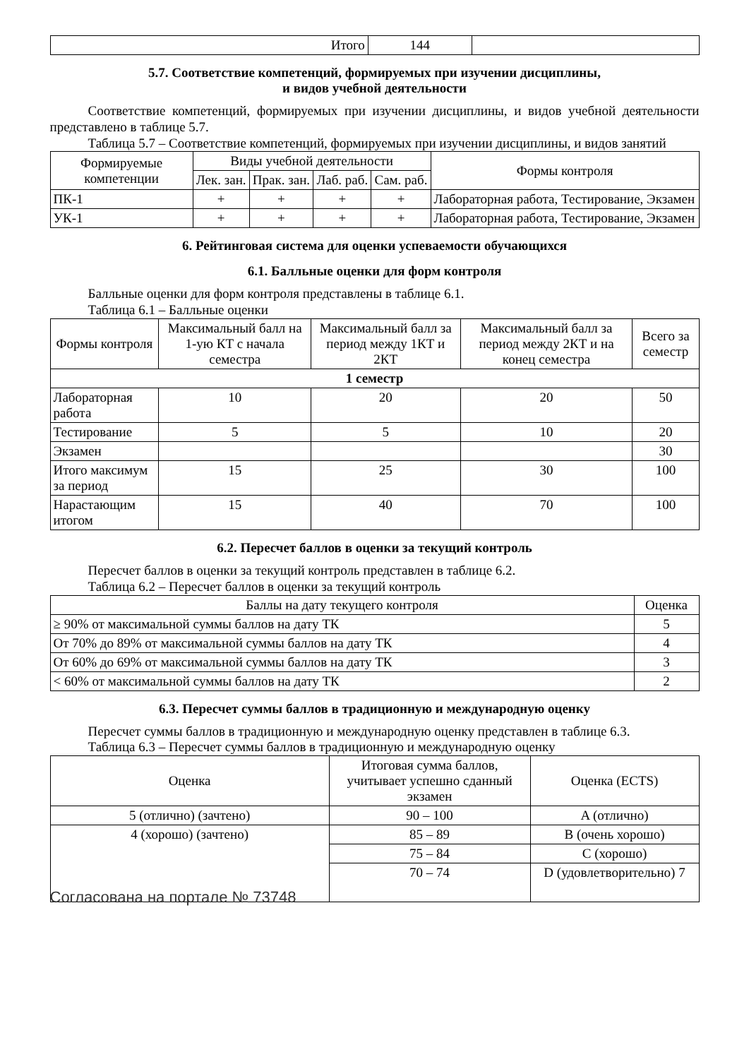| Итого | 144 | |
5.7. Соответствие компетенций, формируемых при изучении дисциплины,
и видов учебной деятельности
Соответствие компетенций, формируемых при изучении дисциплины, и видов учебной деятельности представлено в таблице 5.7.
Таблица 5.7 – Соответствие компетенций, формируемых при изучении дисциплины, и видов занятий
| Формируемые компетенции | Виды учебной деятельности | | | | Формы контроля |
| --- | --- | --- | --- | --- | --- |
| | Лек. зан. | Прак. зан. | Лаб. раб. | Сам. раб. | |
| ПК-1 | + | + | + | + | Лабораторная работа, Тестирование, Экзамен |
| УК-1 | + | + | + | + | Лабораторная работа, Тестирование, Экзамен |
6. Рейтинговая система для оценки успеваемости обучающихся
6.1. Балльные оценки для форм контроля
Балльные оценки для форм контроля представлены в таблице 6.1.
Таблица 6.1 – Балльные оценки
| Формы контроля | Максимальный балл на 1-ую КТ с начала семестра | Максимальный балл за период между 1КТ и 2КТ | Максимальный балл за период между 2КТ и на конец семестра | Всего за семестр |
| --- | --- | --- | --- | --- |
| 1 семестр | | | | |
| Лабораторная работа | 10 | 20 | 20 | 50 |
| Тестирование | 5 | 5 | 10 | 20 |
| Экзамен | | | | 30 |
| Итого максимум за период | 15 | 25 | 30 | 100 |
| Нарастающим итогом | 15 | 40 | 70 | 100 |
6.2. Пересчет баллов в оценки за текущий контроль
Пересчет баллов в оценки за текущий контроль представлен в таблице 6.2.
Таблица 6.2 – Пересчет баллов в оценки за текущий контроль
| Баллы на дату текущего контроля | Оценка |
| --- | --- |
| ≥ 90% от максимальной суммы баллов на дату ТК | 5 |
| От 70% до 89% от максимальной суммы баллов на дату ТК | 4 |
| От 60% до 69% от максимальной суммы баллов на дату ТК | 3 |
| < 60% от максимальной суммы баллов на дату ТК | 2 |
6.3. Пересчет суммы баллов в традиционную и международную оценку
Пересчет суммы баллов в традиционную и международную оценку представлен в таблице 6.3.
Таблица 6.3 – Пересчет суммы баллов в традиционную и международную оценку
| Оценка | Итоговая сумма баллов, учитывает успешно сданный экзамен | Оценка (ECTS) |
| --- | --- | --- |
| 5 (отлично) (зачтено) | 90 – 100 | A (отлично) |
| 4 (хорошо) (зачтено) | 85 – 89 | B (очень хорошо) |
| | 75 – 84 | C (хорошо) |
| | 70 – 74 | D (удовлетворительно) 7 |
Согласована на портале № 73748